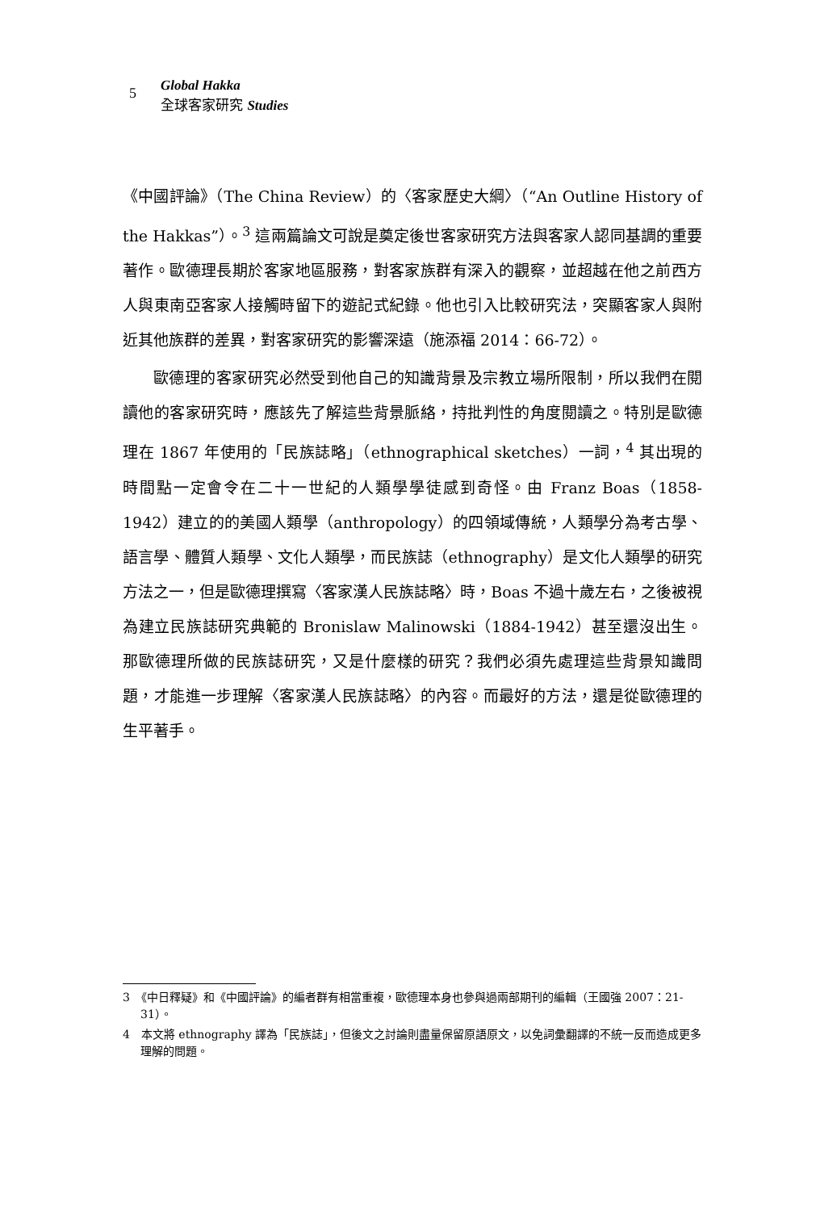5
Global Hakka
全球客家研究 Studies
《中國評論》（The China Review）的〈客家歷史大綱〉（“An Outline History of the Hakkas”）。<sup>3</sup> 這兩篇論文可說是奠定後世客家研究方法與客家人認同基調的重要著作。歐德理長期於客家地區服務，對客家族群有深入的觀察，並超越在他之前西方人與東南亞客家人接觸時留下的遊記式紀錄。他也引入比較研究法，突顯客家人與附近其他族群的差異，對客家研究的影響深遠（施添福 2014：66-72）。
歐德理的客家研究必然受到他自己的知識背景及宗教立場所限制，所以我們在閱讀他的客家研究時，應該先了解這些背景脈絡，持批判性的角度閱讀之。特別是歐德理在 1867 年使用的「民族誌略」（ethnographical sketches）一詞，<sup>4</sup> 其出現的時間點一定會令在二十一世紀的人類學學徒感到奇怪。由 Franz Boas（1858-1942）建立的的美國人類學（anthropology）的四領域傳統，人類學分為考古學、語言學、體質人類學、文化人類學，而民族誌（ethnography）是文化人類學的研究方法之一，但是歐德理撰寫〈客家漢人民族誌略〉時，Boas 不過十歲左右，之後被視為建立民族誌研究典範的 Bronislaw Malinowski（1884-1942）甚至還沒出生。那歐德理所做的民族誌研究，又是什麼樣的研究？我們必須先處理這些背景知識問題，才能進一步理解〈客家漢人民族誌略〉的內容。而最好的方法，還是從歐德理的生平著手。
3　《中日釋疑》和《中國評論》的編者群有相當重複，歐德理本身也參與過兩部期刊的編輯（王國強 2007：21-31）。
4　本文將 ethnography 譯為「民族誌」，但後文之討論則盡量保留原語原文，以免詞彙翻譯的不統一反而造成更多理解的問題。